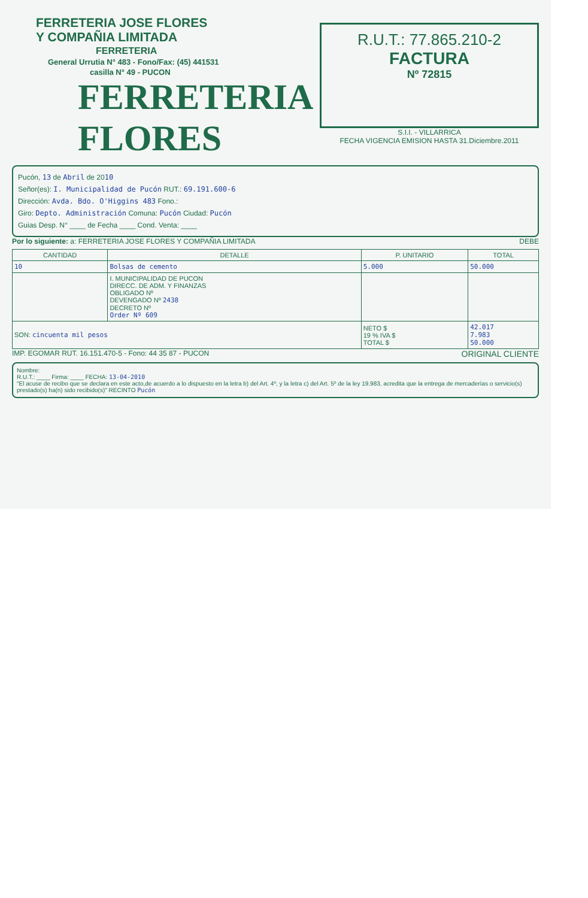FERRETERIA JOSE FLORES
Y COMPAÑIA LIMITADA
FERRETERIA
General Urrutia N° 483 - Fono/Fax: (45) 441531
casilla N° 49 - PUCON
FERRETERIA FLORES
R.U.T.: 77.865.210-2
FACTURA
Nº 72815
S.I.I. - VILLARRICA
FECHA VIGENCIA EMISION HASTA 31.Diciembre.2011
Pucón, 13 de Abril de 2010
Señor(es): I. Municipalidad de Pucón RUT.: 69.191.600-6
Dirección: Avda. Bdo. O'Higgins 483 Fono.:
Giro: Depto. Administración Comuna: Pucón Ciudad: Pucón
Guias Desp. N° ____ de Fecha ____ Cond. Venta: ____
Por lo siguiente: a: FERRETERIA JOSE FLORES Y COMPAÑIA LIMITADA DEBE
| CANTIDAD | DETALLE | P. UNITARIO | TOTAL |
| --- | --- | --- | --- |
| 10 | Bolsas de cemento | 5.000 | 50.000 |
| | I. MUNICIPALIDAD DE PUCON DIRECC. DE ADM. Y FINANZAS OBLIGADO Nº DEVENGADO Nº 2438 DECRETO Nº Order Nº 609 | | |
| SON: cincuenta mil pesos | | NETO $ 19 % IVA $ TOTAL $ | 42.017 7.983 50.000 |
IMP. EGOMAR RUT. 16.151.470-5 - Fono: 44 35 87 - PUCON ORIGINAL CLIENTE
Nombre:
R.U.T.: ____ Firma: ____ FECHA: 13-04-2010
"El acuse de recibo que se declara en este acto,de acuerdo a lo dispuesto en la letra b) del Art. 4º, y la letra c) del Art. 5º de la ley 19.983, acredita que la entrega de mercaderías o servicio(s) prestado(s) ha(n) sido recibido(s)" RECINTO Pucón